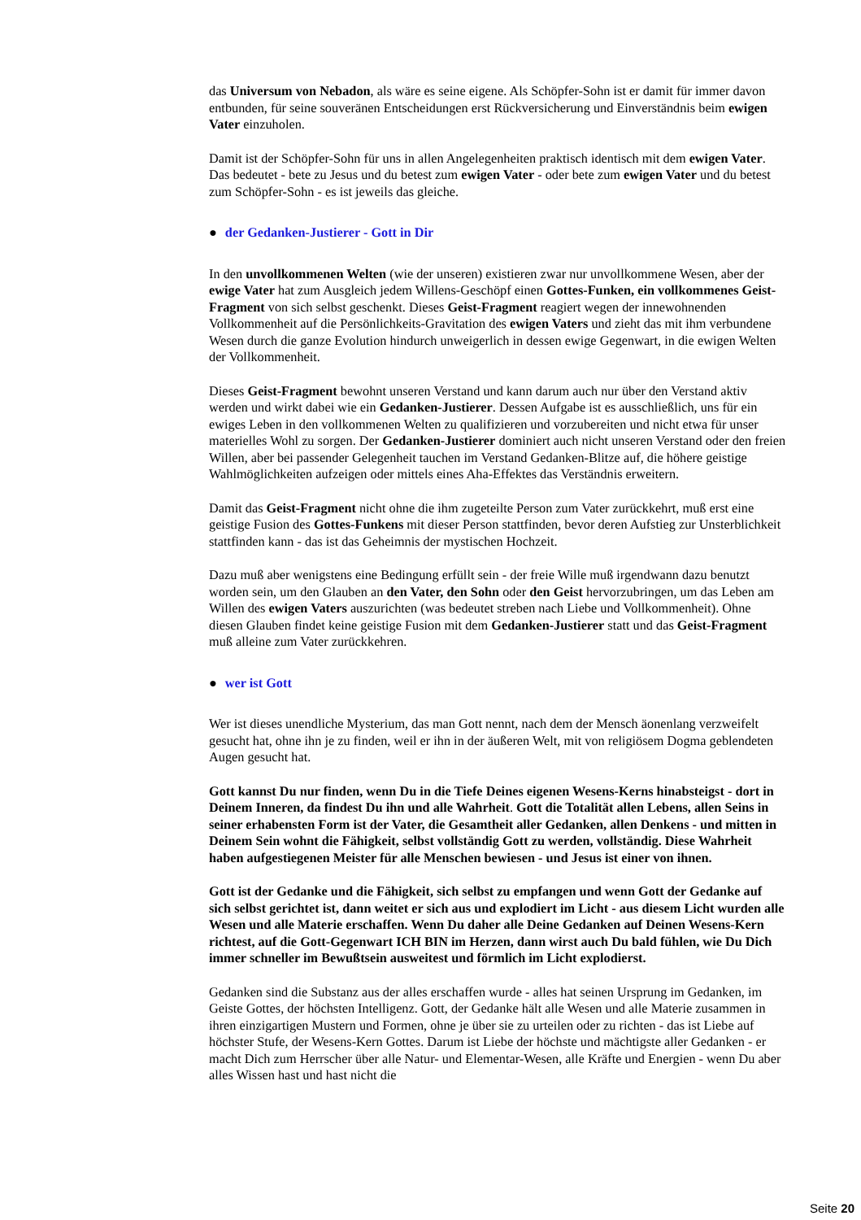das Universum von Nebadon, als wäre es seine eigene. Als Schöpfer-Sohn ist er damit für immer davon entbunden, für seine souveränen Entscheidungen erst Rückversicherung und Einverständnis beim ewigen Vater einzuholen.
Damit ist der Schöpfer-Sohn für uns in allen Angelegenheiten praktisch identisch mit dem ewigen Vater. Das bedeutet - bete zu Jesus und du betest zum ewigen Vater - oder bete zum ewigen Vater und du betest zum Schöpfer-Sohn - es ist jeweils das gleiche.
● der Gedanken-Justierer - Gott in Dir
In den unvollkommenen Welten (wie der unseren) existieren zwar nur unvollkommene Wesen, aber der ewige Vater hat zum Ausgleich jedem Willens-Geschöpf einen Gottes-Funken, ein vollkommenes Geist-Fragment von sich selbst geschenkt. Dieses Geist-Fragment reagiert wegen der innewohnenden Vollkommenheit auf die Persönlichkeits-Gravitation des ewigen Vaters und zieht das mit ihm verbundene Wesen durch die ganze Evolution hindurch unweigerlich in dessen ewige Gegenwart, in die ewigen Welten der Vollkommenheit.
Dieses Geist-Fragment bewohnt unseren Verstand und kann darum auch nur über den Verstand aktiv werden und wirkt dabei wie ein Gedanken-Justierer. Dessen Aufgabe ist es ausschließlich, uns für ein ewiges Leben in den vollkommenen Welten zu qualifizieren und vorzubereiten und nicht etwa für unser materielles Wohl zu sorgen. Der Gedanken-Justierer dominiert auch nicht unseren Verstand oder den freien Willen, aber bei passender Gelegenheit tauchen im Verstand Gedanken-Blitze auf, die höhere geistige Wahlmöglichkeiten aufzeigen oder mittels eines Aha-Effektes das Verständnis erweitern.
Damit das Geist-Fragment nicht ohne die ihm zugeteilte Person zum Vater zurückkehrt, muß erst eine geistige Fusion des Gottes-Funkens mit dieser Person stattfinden, bevor deren Aufstieg zur Unsterblichkeit stattfinden kann - das ist das Geheimnis der mystischen Hochzeit.
Dazu muß aber wenigstens eine Bedingung erfüllt sein - der freie Wille muß irgendwann dazu benutzt worden sein, um den Glauben an den Vater, den Sohn oder den Geist hervorzubringen, um das Leben am Willen des ewigen Vaters auszurichten (was bedeutet streben nach Liebe und Vollkommenheit). Ohne diesen Glauben findet keine geistige Fusion mit dem Gedanken-Justierer statt und das Geist-Fragment muß alleine zum Vater zurückkehren.
● wer ist Gott
Wer ist dieses unendliche Mysterium, das man Gott nennt, nach dem der Mensch äonenlang verzweifelt gesucht hat, ohne ihn je zu finden, weil er ihn in der äußeren Welt, mit von religiösem Dogma geblendeten Augen gesucht hat.
Gott kannst Du nur finden, wenn Du in die Tiefe Deines eigenen Wesens-Kerns hinabsteigst - dort in Deinem Inneren, da findest Du ihn und alle Wahrheit. Gott die Totalität allen Lebens, allen Seins in seiner erhabensten Form ist der Vater, die Gesamtheit aller Gedanken, allen Denkens - und mitten in Deinem Sein wohnt die Fähigkeit, selbst vollständig Gott zu werden, vollständig. Diese Wahrheit haben aufgestiegenen Meister für alle Menschen bewiesen - und Jesus ist einer von ihnen.
Gott ist der Gedanke und die Fähigkeit, sich selbst zu empfangen und wenn Gott der Gedanke auf sich selbst gerichtet ist, dann weitet er sich aus und explodiert im Licht - aus diesem Licht wurden alle Wesen und alle Materie erschaffen. Wenn Du daher alle Deine Gedanken auf Deinen Wesens-Kern richtest, auf die Gott-Gegenwart ICH BIN im Herzen, dann wirst auch Du bald fühlen, wie Du Dich immer schneller im Bewußtsein ausweitest und förmlich im Licht explodierst.
Gedanken sind die Substanz aus der alles erschaffen wurde - alles hat seinen Ursprung im Gedanken, im Geiste Gottes, der höchsten Intelligenz. Gott, der Gedanke hält alle Wesen und alle Materie zusammen in ihren einzigartigen Mustern und Formen, ohne je über sie zu urteilen oder zu richten - das ist Liebe auf höchster Stufe, der Wesens-Kern Gottes. Darum ist Liebe der höchste und mächtigste aller Gedanken - er macht Dich zum Herrscher über alle Natur- und Elementar-Wesen, alle Kräfte und Energien - wenn Du aber alles Wissen hast und hast nicht die
Seite 20